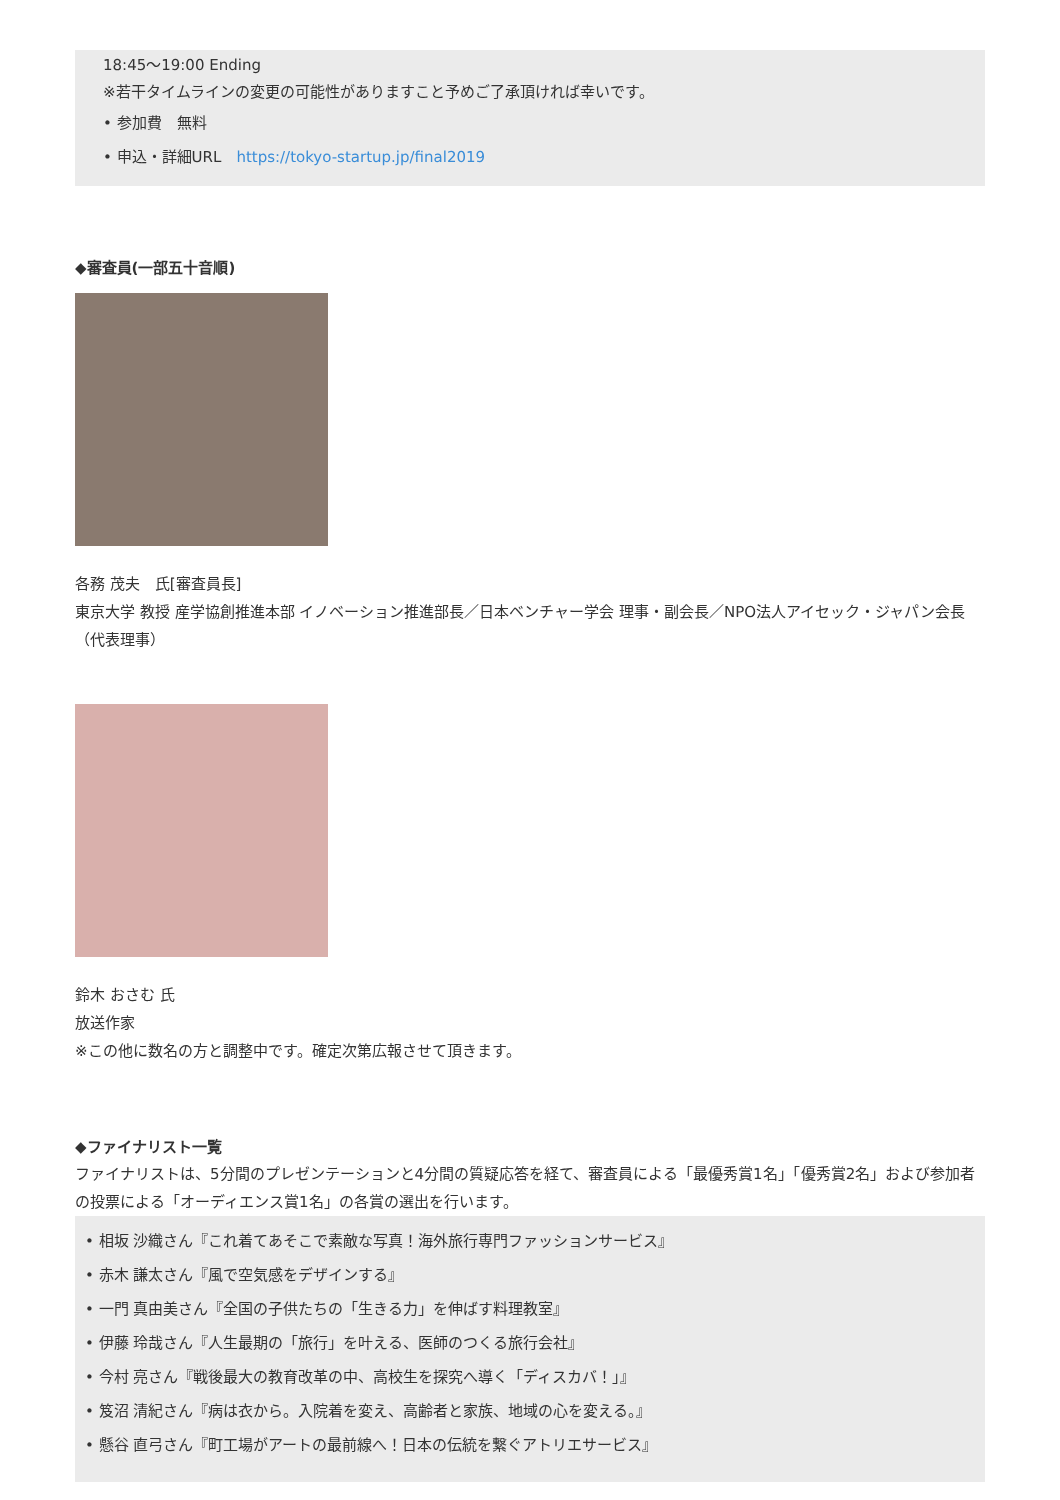18:45〜19:00 Ending
※若干タイムラインの変更の可能性がありますこと予めご了承頂ければ幸いです。
• 参加費　無料
• 申込・詳細URL　https://tokyo-startup.jp/final2019
◆審査員(一部五十音順)
各務 茂夫　氏[審査員長]
東京大学 教授 産学協創推進本部 イノベーション推進部長／日本ベンチャー学会 理事・副会長／NPO法人アイセック・ジャパン会長（代表理事）
鈴木 おさむ 氏
放送作家
※この他に数名の方と調整中です。確定次第広報させて頂きます。
◆ファイナリスト一覧
ファイナリストは、5分間のプレゼンテーションと4分間の質疑応答を経て、審査員による「最優秀賞1名」「優秀賞2名」および参加者の投票による「オーディエンス賞1名」の各賞の選出を行います。
• 相坂 沙織さん『これ着てあそこで素敵な写真！海外旅行専門ファッションサービス』
• 赤木 謙太さん『風で空気感をデザインする』
• 一門 真由美さん『全国の子供たちの「生きる力」を伸ばす料理教室』
• 伊藤 玲哉さん『人生最期の「旅行」を叶える、医師のつくる旅行会社』
• 今村 亮さん『戦後最大の教育改革の中、高校生を探究へ導く「ディスカバ！」』
• 笈沼 清紀さん『病は衣から。入院着を変え、高齢者と家族、地域の心を変える。』
• 懸谷 直弓さん『町工場がアートの最前線へ！日本の伝統を繋ぐアトリエサービス』